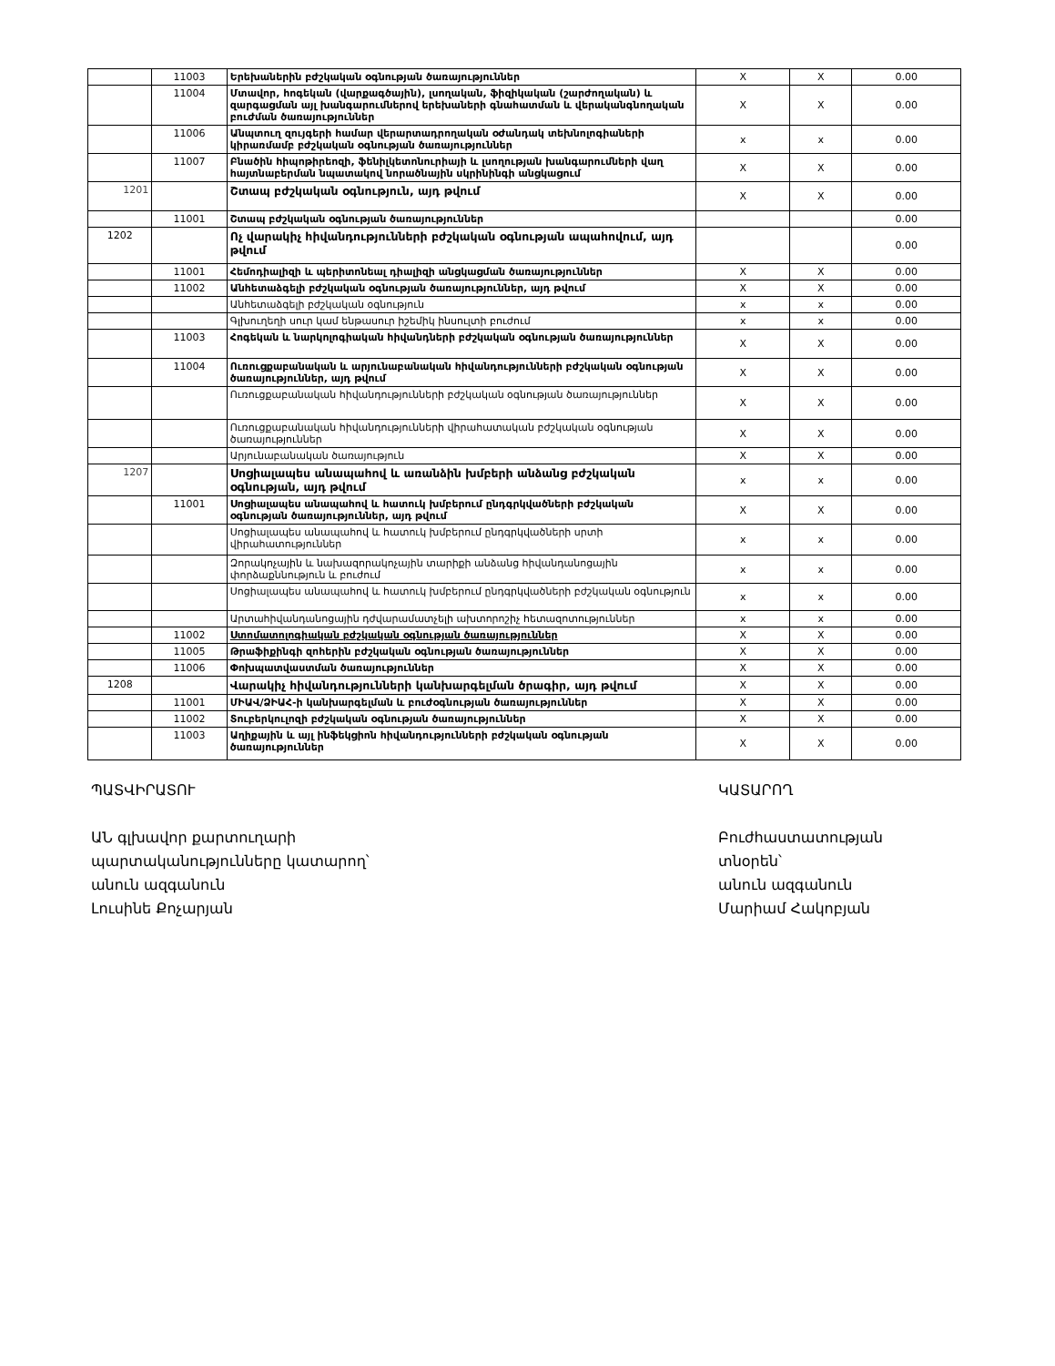| | 11003 | Երեխաներին բժշկական օգնության ծառայություններ | X | X | 0.00 |
| | 11004 | Մտավոր, հոգեկան (վարքագծային), լսողական, ֆիզիկական (շարժողական) և զարգացման այլ խանգարումներով երեխաների գնահատման և վերականգնողական բուժման ծառայություններ | X | X | 0.00 |
| | 11006 | Անպտուղ զույգերի համար վերարտադրողական օժանդակ տեխնոլոգիաների կիրառմամբ բժշկական օգնության ծառայություններ | x | x | 0.00 |
| | 11007 | Բնածին հիպոթիրեոզի, ֆենիլկետոնուրիայի և լսողության խանգարումների վաղ հայտնաբերման նպատակով նորածնային սկրինինգի անցկացում | X | X | 0.00 |
| 1201 | | Շտապ բժշկական օգնություն, այդ թվում | X | X | 0.00 |
| | 11001 | Շտապ բժշկական օգնության ծառայություններ | | | 0.00 |
| 1202 | | Ոչ վարակիչ հիվանդությունների բժշկական օգնության ապահովում, այդ թվում | | | 0.00 |
| | 11001 | Հեմոդիալիզի և պերիտոնեալ դիալիզի անցկացման ծառայություններ | X | X | 0.00 |
| | 11002 | Անհետաձգելի բժշկական օգնության ծառայություններ, այդ թվում | X | X | 0.00 |
| | | Անհետաձգելի բժշկական օգնություն | x | x | 0.00 |
| | | Գլխուղեղի սուր կամ ենթասուր իշեմիկ ինսուլտի բուժում | x | x | 0.00 |
| | 11003 | Հոգեկան և նարկոլոգիական հիվանդների բժշկական օգնության ծառայություններ | X | X | 0.00 |
| | 11004 | Ուռուցքաբանական և արյունաբանական հիվանդությունների բժշկական օգնության ծառայություններ, այդ թվում | X | X | 0.00 |
| | | Ուռուցքաբանական հիվանդությունների բժշկական օգնության ծառայություններ | X | X | 0.00 |
| | | Ուռուցքաբանական հիվանդությունների վիրահատական բժշկական օգնության ծառայություններ | X | X | 0.00 |
| | | Արյունաբանական ծառայություն | X | X | 0.00 |
| 1207 | | Սոցիալապես անապահով և առանձին խմբերի անձանց բժշկական օգնության, այդ թվում | x | x | 0.00 |
| | 11001 | Սոցիալապես անապահով և հատուկ խմբերում ընդգրկվածների բժշկական օգնության ծառայություններ, այդ թվում | X | X | 0.00 |
| | | Սոցիալապես անապահով և հատուկ խմբերում ընդգրկվածների սրտի վիրահատություններ | x | x | 0.00 |
| | | Զորակոչային և նախազորակոչային տարիքի անձանց հիվանդանոցային փորձաքննություն և բուժում | x | x | 0.00 |
| | | Սոցիալապես անապահով և հատուկ խմբերում ընդգրկվածների բժշկական օգնություն | x | x | 0.00 |
| | | Արտահիվանդանոցային դժվարամատչելի ախտորոշիչ հետազոտություններ | x | x | 0.00 |
| | 11002 | Ստոմատոլոգիական բժշկական օգնության ծառայություններ | X | X | 0.00 |
| | 11005 | Թրաֆիքինգի զոհերին բժշկական օգնության ծառայություններ | X | X | 0.00 |
| | 11006 | Փոխպատվաստման ծառայություններ | X | X | 0.00 |
| 1208 | | Վարակիչ հիվանդությունների կանխարգելման ծրագիր, այդ թվում | X | X | 0.00 |
| | 11001 | ՄԻԱՎ/ՁԻԱՀ-ի կանխարգելման և բուժօգնության ծառայություններ | X | X | 0.00 |
| | 11002 | Տուբերկուլոզի բժշկական օգնության ծառայություններ | X | X | 0.00 |
| | 11003 | Աղիքային և այլ ինֆեկցիոն հիվանդությունների բժշկական օգնության ծառայություններ | X | X | 0.00 |
ՊԱՏՎԻՐԱՏՈՒ
ԱՆ գլխավոր քարտուղարի
պարտականությունները կատարող՝
անուն ազգանուն
Լուսինե Քոչարյան
ԿԱՏԱՐՈՂ
Բուժհաստատության
տնօրեն՝
անուն ազգանուն
Մարիամ Հակոբյան